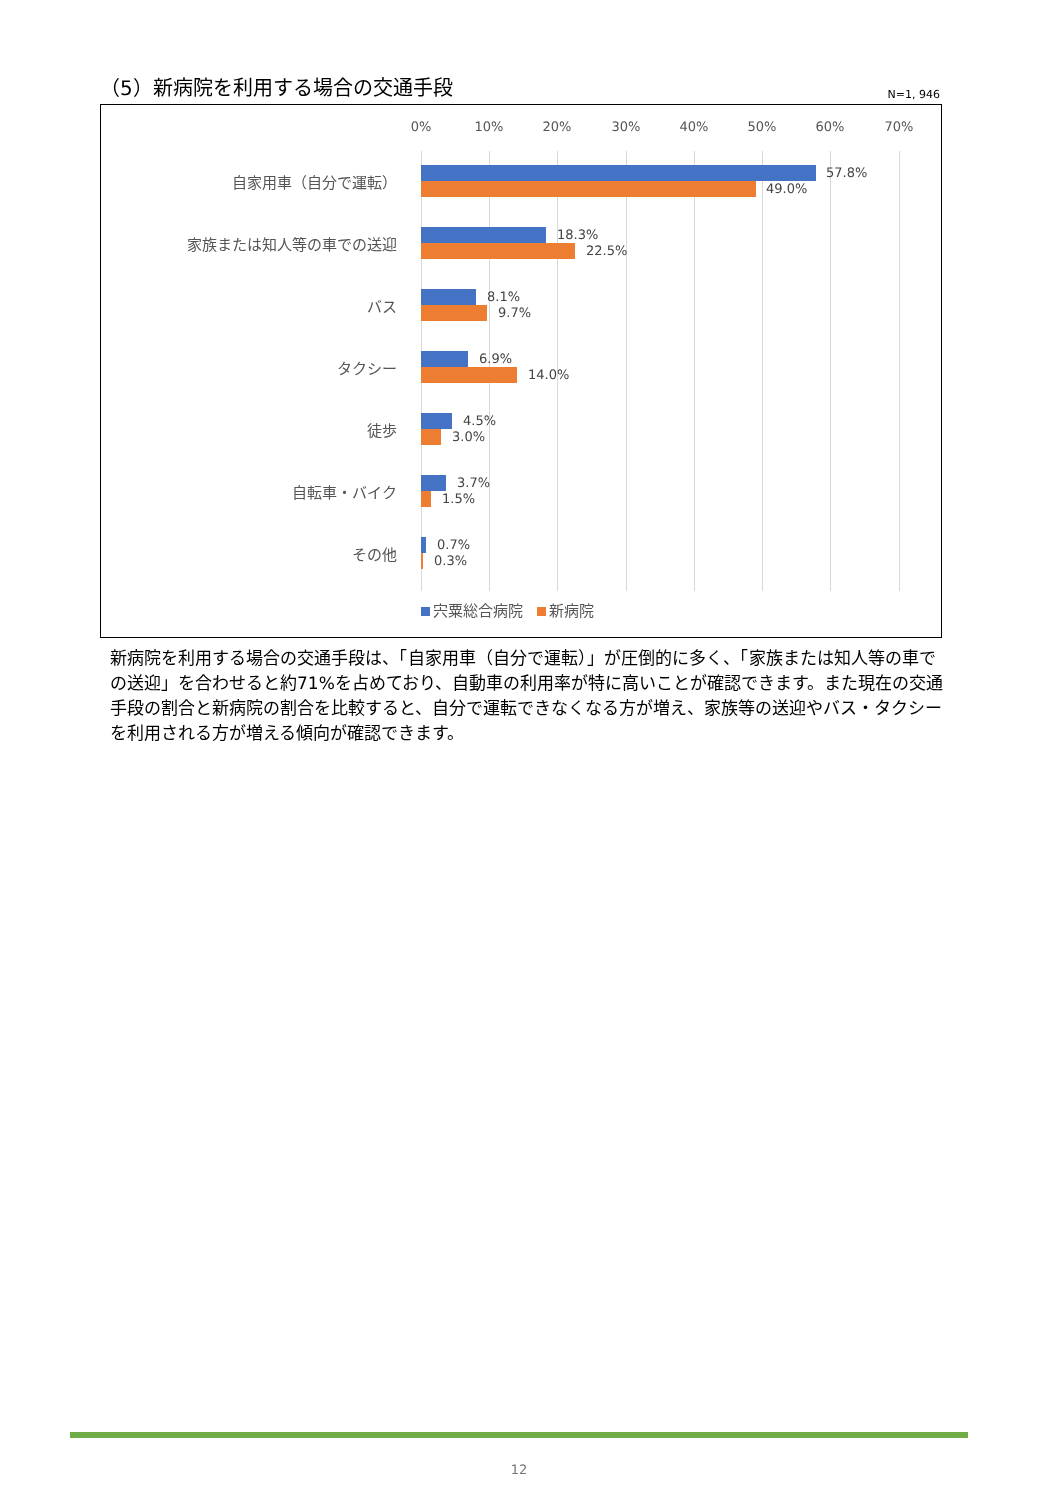（5）新病院を利用する場合の交通手段
N=1, 946
0% 10% 20% 30% 40% 50% 60% 70%
自家用車（自分で運転） 57.8%
49.0%
家族または知人等の車での送迎 18.3%
22.5%
バス 8.1%
9.7%
タクシー 6.9%
14.0%
徒歩 4.5%
3.0%
自転車・バイク 3.7%
1.5%
その他 0.7%
0.3%
宍粟総合病院 新病院
新病院を利用する場合の交通手段は、「自家用車（自分で運転）」が圧倒的に多く、「家族または知人等の車での送迎」を合わせると約71%を占めており、自動車の利用率が特に高いことが確認できます。また現在の交通手段の割合と新病院の割合を比較すると、自分で運転できなくなる方が増え、家族等の送迎やバス・タクシーを利用される方が増える傾向が確認できます。
12